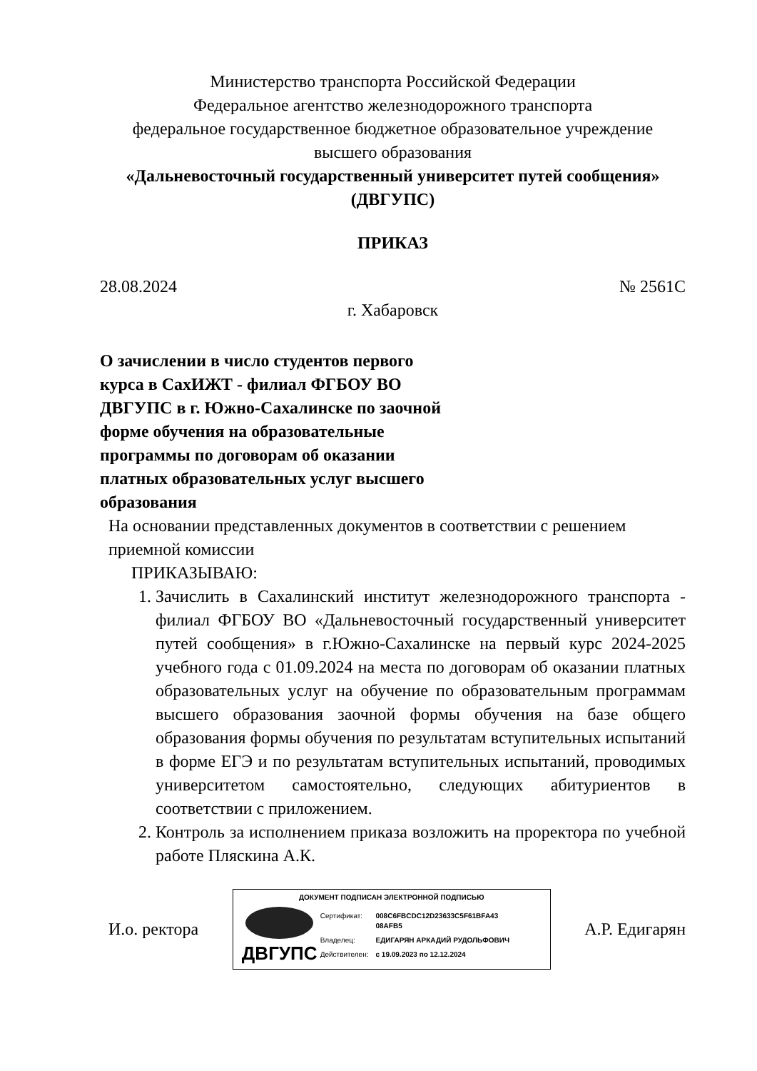Министерство транспорта Российской Федерации
Федеральное агентство железнодорожного транспорта
федеральное государственное бюджетное образовательное учреждение
высшего образования
«Дальневосточный государственный университет путей сообщения»
(ДВГУПС)
ПРИКАЗ
28.08.2024 № 2561С
г. Хабаровск
О зачислении в число студентов первого курса в СахИЖТ - филиал ФГБОУ ВО ДВГУПС в г. Южно-Сахалинске по заочной форме обучения на образовательные программы по договорам об оказании платных образовательных услуг высшего образования
На основании представленных документов в соответствии с решением приемной комиссии
ПРИКАЗЫВАЮ:
1. Зачислить в Сахалинский институт железнодорожного транспорта - филиал ФГБОУ ВО «Дальневосточный государственный университет путей сообщения» в г.Южно-Сахалинске на первый курс 2024-2025 учебного года с 01.09.2024 на места по договорам об оказании платных образовательных услуг на обучение по образовательным программам высшего образования заочной формы обучения на базе общего образования формы обучения по результатам вступительных испытаний в форме ЕГЭ и по результатам вступительных испытаний, проводимых университетом самостоятельно, следующих абитуриентов в соответствии с приложением.
2. Контроль за исполнением приказа возложить на проректора по учебной работе Пляскина А.К.
И.о. ректора
ДОКУМЕНТ ПОДПИСАН ЭЛЕКТРОННОЙ ПОДПИСЬЮ
ДВГУПС
| Сертификат: | 008C6FBCDC12D23633C5F61BFA43 08AFB5 |
| Владелец: | ЕДИГАРЯН АРКАДИЙ РУДОЛЬФОВИЧ |
| Действителен: | с 19.09.2023 по 12.12.2024 |
А.Р. Едигарян